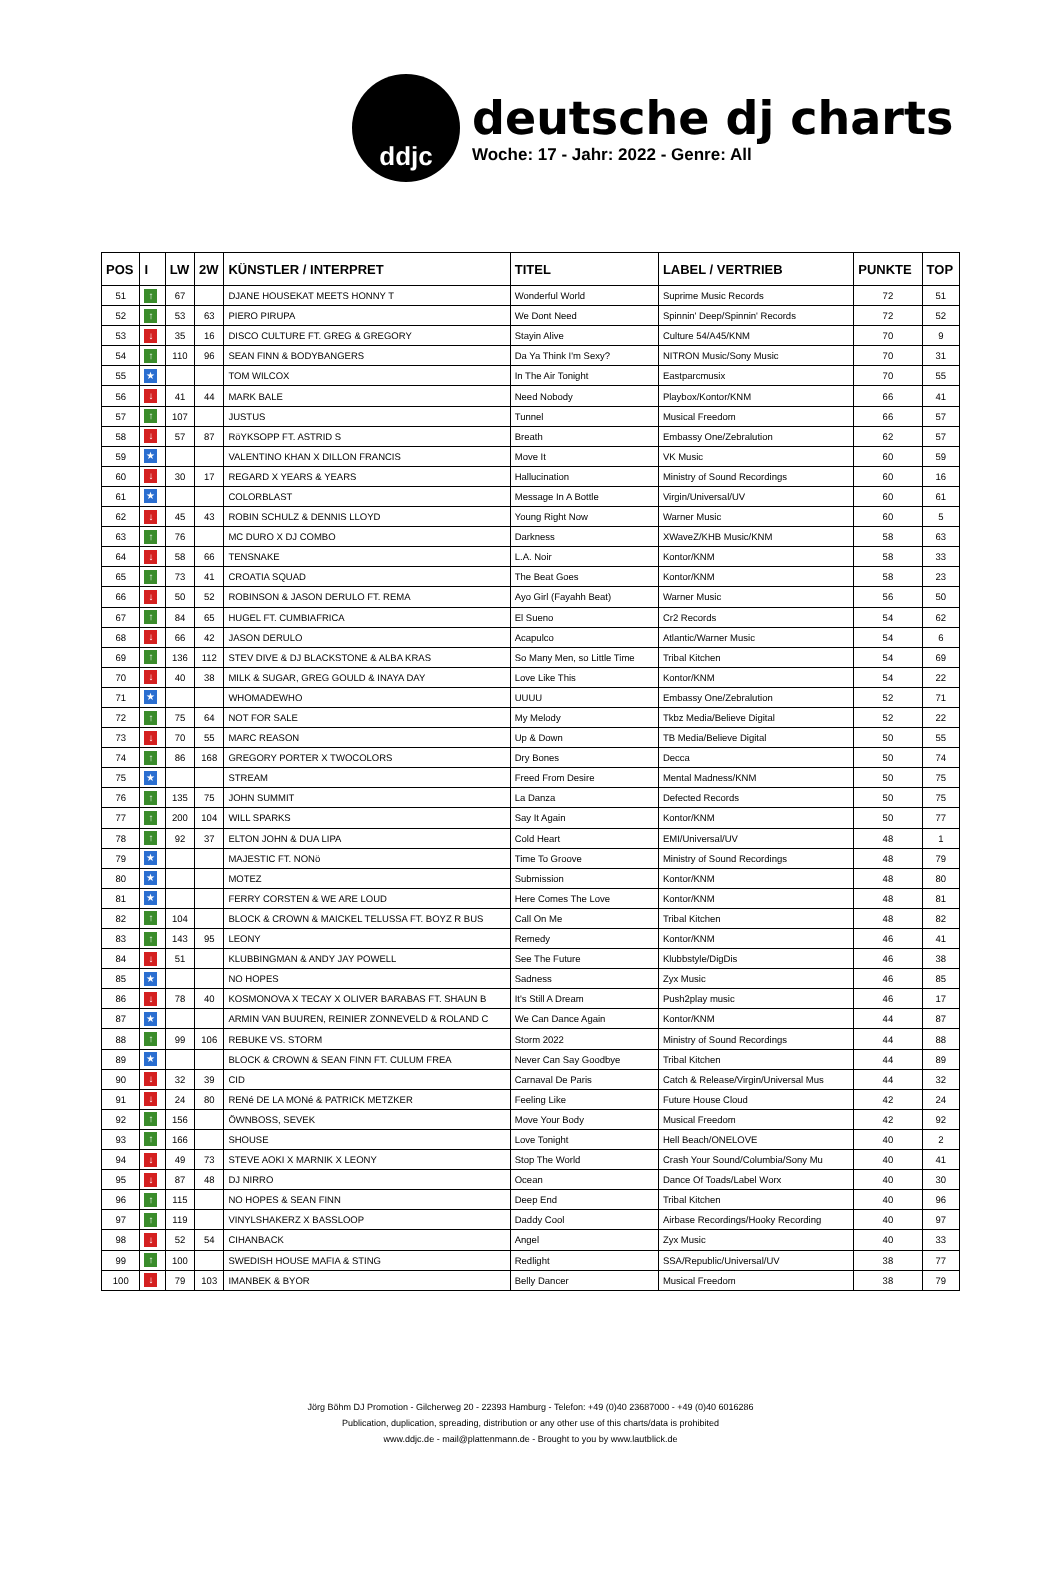ddjc
deutsche dj charts
Woche: 17 - Jahr: 2022 - Genre: All
| POS | I | LW | 2W | KÜNSTLER / INTERPRET | TITEL | LABEL / VERTRIEB | PUNKTE | TOP |
| --- | --- | --- | --- | --- | --- | --- | --- | --- |
| 51 | ↑ | 67 | | DJANE HOUSEKAT MEETS HONNY T | Wonderful World | Suprime Music Records | 72 | 51 |
| 52 | ↑ | 53 | 63 | PIERO PIRUPA | We Dont Need | Spinnin' Deep/Spinnin' Records | 72 | 52 |
| 53 | ↓ | 35 | 16 | DISCO CULTURE FT. GREG & GREGORY | Stayin Alive | Culture 54/A45/KNM | 70 | 9 |
| 54 | ↑ | 110 | 96 | SEAN FINN & BODYBANGERS | Da Ya Think I'm Sexy? | NITRON Music/Sony Music | 70 | 31 |
| 55 | ★ | | | TOM WILCOX | In The Air Tonight | Eastparcmusix | 70 | 55 |
| 56 | ↓ | 41 | 44 | MARK BALE | Need Nobody | Playbox/Kontor/KNM | 66 | 41 |
| 57 | ↑ | 107 | | JUSTUS | Tunnel | Musical Freedom | 66 | 57 |
| 58 | ↓ | 57 | 87 | RöYKSOPP FT. ASTRID S | Breath | Embassy One/Zebralution | 62 | 57 |
| 59 | ★ | | | VALENTINO KHAN X DILLON FRANCIS | Move It | VK Music | 60 | 59 |
| 60 | ↓ | 30 | 17 | REGARD X YEARS & YEARS | Hallucination | Ministry of Sound Recordings | 60 | 16 |
| 61 | ★ | | | COLORBLAST | Message In A Bottle | Virgin/Universal/UV | 60 | 61 |
| 62 | ↓ | 45 | 43 | ROBIN SCHULZ & DENNIS LLOYD | Young Right Now | Warner Music | 60 | 5 |
| 63 | ↑ | 76 | | MC DURO X DJ COMBO | Darkness | XWaveZ/KHB Music/KNM | 58 | 63 |
| 64 | ↓ | 58 | 66 | TENSNAKE | L.A. Noir | Kontor/KNM | 58 | 33 |
| 65 | ↑ | 73 | 41 | CROATIA SQUAD | The Beat Goes | Kontor/KNM | 58 | 23 |
| 66 | ↓ | 50 | 52 | ROBINSON & JASON DERULO FT. REMA | Ayo Girl (Fayahh Beat) | Warner Music | 56 | 50 |
| 67 | ↑ | 84 | 65 | HUGEL FT. CUMBIAFRICA | El Sueno | Cr2 Records | 54 | 62 |
| 68 | ↓ | 66 | 42 | JASON DERULO | Acapulco | Atlantic/Warner Music | 54 | 6 |
| 69 | ↑ | 136 | 112 | STEV DIVE & DJ BLACKSTONE & ALBA KRAS | So Many Men, so Little Time | Tribal Kitchen | 54 | 69 |
| 70 | ↓ | 40 | 38 | MILK & SUGAR, GREG GOULD & INAYA DAY | Love Like This | Kontor/KNM | 54 | 22 |
| 71 | ★ | | | WHOMADEWHO | UUUU | Embassy One/Zebralution | 52 | 71 |
| 72 | ↑ | 75 | 64 | NOT FOR SALE | My Melody | Tkbz Media/Believe Digital | 52 | 22 |
| 73 | ↓ | 70 | 55 | MARC REASON | Up & Down | TB Media/Believe Digital | 50 | 55 |
| 74 | ↑ | 86 | 168 | GREGORY PORTER X TWOCOLORS | Dry Bones | Decca | 50 | 74 |
| 75 | ★ | | | STREAM | Freed From Desire | Mental Madness/KNM | 50 | 75 |
| 76 | ↑ | 135 | 75 | JOHN SUMMIT | La Danza | Defected Records | 50 | 75 |
| 77 | ↑ | 200 | 104 | WILL SPARKS | Say It Again | Kontor/KNM | 50 | 77 |
| 78 | ↑ | 92 | 37 | ELTON JOHN & DUA LIPA | Cold Heart | EMI/Universal/UV | 48 | 1 |
| 79 | ★ | | | MAJESTIC FT. NONö | Time To Groove | Ministry of Sound Recordings | 48 | 79 |
| 80 | ★ | | | MOTEZ | Submission | Kontor/KNM | 48 | 80 |
| 81 | ★ | | | FERRY CORSTEN & WE ARE LOUD | Here Comes The Love | Kontor/KNM | 48 | 81 |
| 82 | ↑ | 104 | | BLOCK & CROWN & MAICKEL TELUSSA FT. BOYZ R BUS | Call On Me | Tribal Kitchen | 48 | 82 |
| 83 | ↑ | 143 | 95 | LEONY | Remedy | Kontor/KNM | 46 | 41 |
| 84 | ↓ | 51 | | KLUBBINGMAN & ANDY JAY POWELL | See The Future | Klubbstyle/DigDis | 46 | 38 |
| 85 | ★ | | | NO HOPES | Sadness | Zyx Music | 46 | 85 |
| 86 | ↓ | 78 | 40 | KOSMONOVA X TECAY X OLIVER BARABAS FT. SHAUN B | It's Still A Dream | Push2play music | 46 | 17 |
| 87 | ★ | | | ARMIN VAN BUUREN, REINIER ZONNEVELD & ROLAND C | We Can Dance Again | Kontor/KNM | 44 | 87 |
| 88 | ↑ | 99 | 106 | REBUKE VS. STORM | Storm 2022 | Ministry of Sound Recordings | 44 | 88 |
| 89 | ★ | | | BLOCK & CROWN & SEAN FINN FT. CULUM FREA | Never Can Say Goodbye | Tribal Kitchen | 44 | 89 |
| 90 | ↓ | 32 | 39 | CID | Carnaval De Paris | Catch & Release/Virgin/Universal Mus | 44 | 32 |
| 91 | ↓ | 24 | 80 | RENé DE LA MONé & PATRICK METZKER | Feeling Like | Future House Cloud | 42 | 24 |
| 92 | ↑ | 156 | | ÖWNBOSS, SEVEK | Move Your Body | Musical Freedom | 42 | 92 |
| 93 | ↑ | 166 | | SHOUSE | Love Tonight | Hell Beach/ONELOVE | 40 | 2 |
| 94 | ↓ | 49 | 73 | STEVE AOKI X MARNIK X LEONY | Stop The World | Crash Your Sound/Columbia/Sony Mu | 40 | 41 |
| 95 | ↓ | 87 | 48 | DJ NIRRO | Ocean | Dance Of Toads/Label Worx | 40 | 30 |
| 96 | ↑ | 115 | | NO HOPES & SEAN FINN | Deep End | Tribal Kitchen | 40 | 96 |
| 97 | ↑ | 119 | | VINYLSHAKERZ X BASSLOOP | Daddy Cool | Airbase Recordings/Hooky Recording | 40 | 97 |
| 98 | ↓ | 52 | 54 | CIHANBACK | Angel | Zyx Music | 40 | 33 |
| 99 | ↑ | 100 | | SWEDISH HOUSE MAFIA & STING | Redlight | SSA/Republic/Universal/UV | 38 | 77 |
| 100 | ↓ | 79 | 103 | IMANBEK & BYOR | Belly Dancer | Musical Freedom | 38 | 79 |
Jörg Böhm DJ Promotion - Gilcherweg 20 - 22393 Hamburg - Telefon: +49 (0)40 23687000 - +49 (0)40 6016286
Publication, duplication, spreading, distribution or any other use of this charts/data is prohibited
www.ddjc.de - mail@plattenmann.de - Brought to you by www.lautblick.de